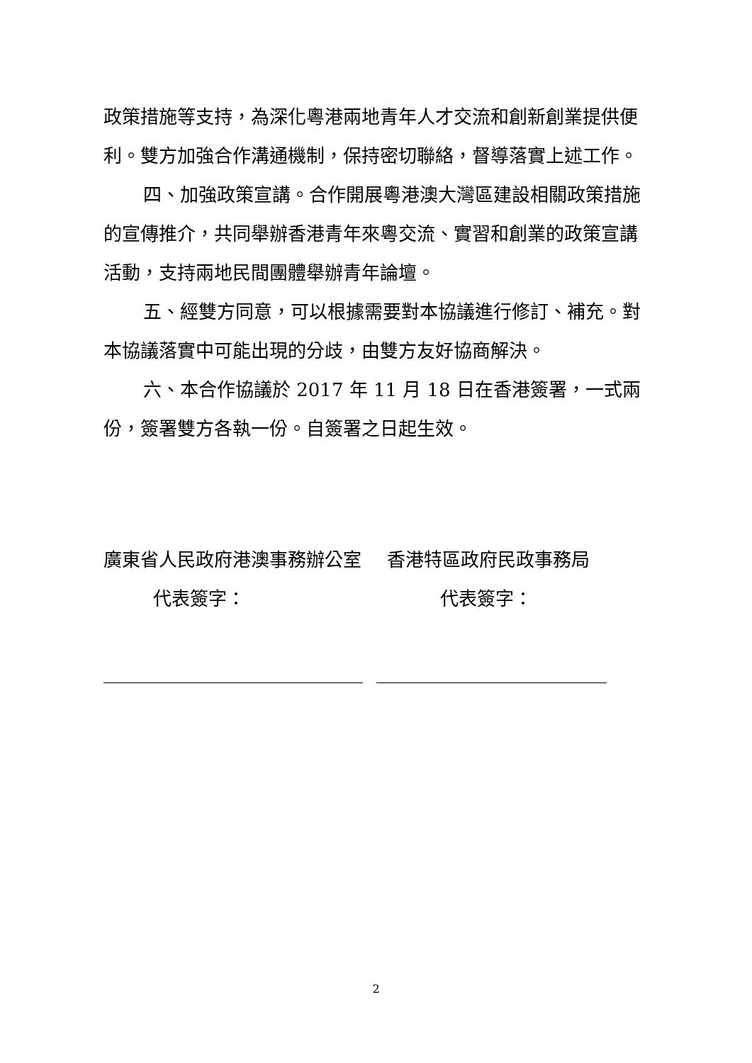政策措施等支持，為深化粵港兩地青年人才交流和創新創業提供便利。雙方加強合作溝通機制，保持密切聯絡，督導落實上述工作。
四、加強政策宣講。合作開展粵港澳大灣區建設相關政策措施的宣傳推介，共同舉辦香港青年來粵交流、實習和創業的政策宣講活動，支持兩地民間團體舉辦青年論壇。
五、經雙方同意，可以根據需要對本協議進行修訂、補充。對本協議落實中可能出現的分歧，由雙方友好協商解決。
六、本合作協議於 2017 年 11 月 18 日在香港簽署，一式兩份，簽署雙方各執一份。自簽署之日起生效。
廣東省人民政府港澳事務辦公室
代表簽字：
香港特區政府民政事務局
代表簽字：
2